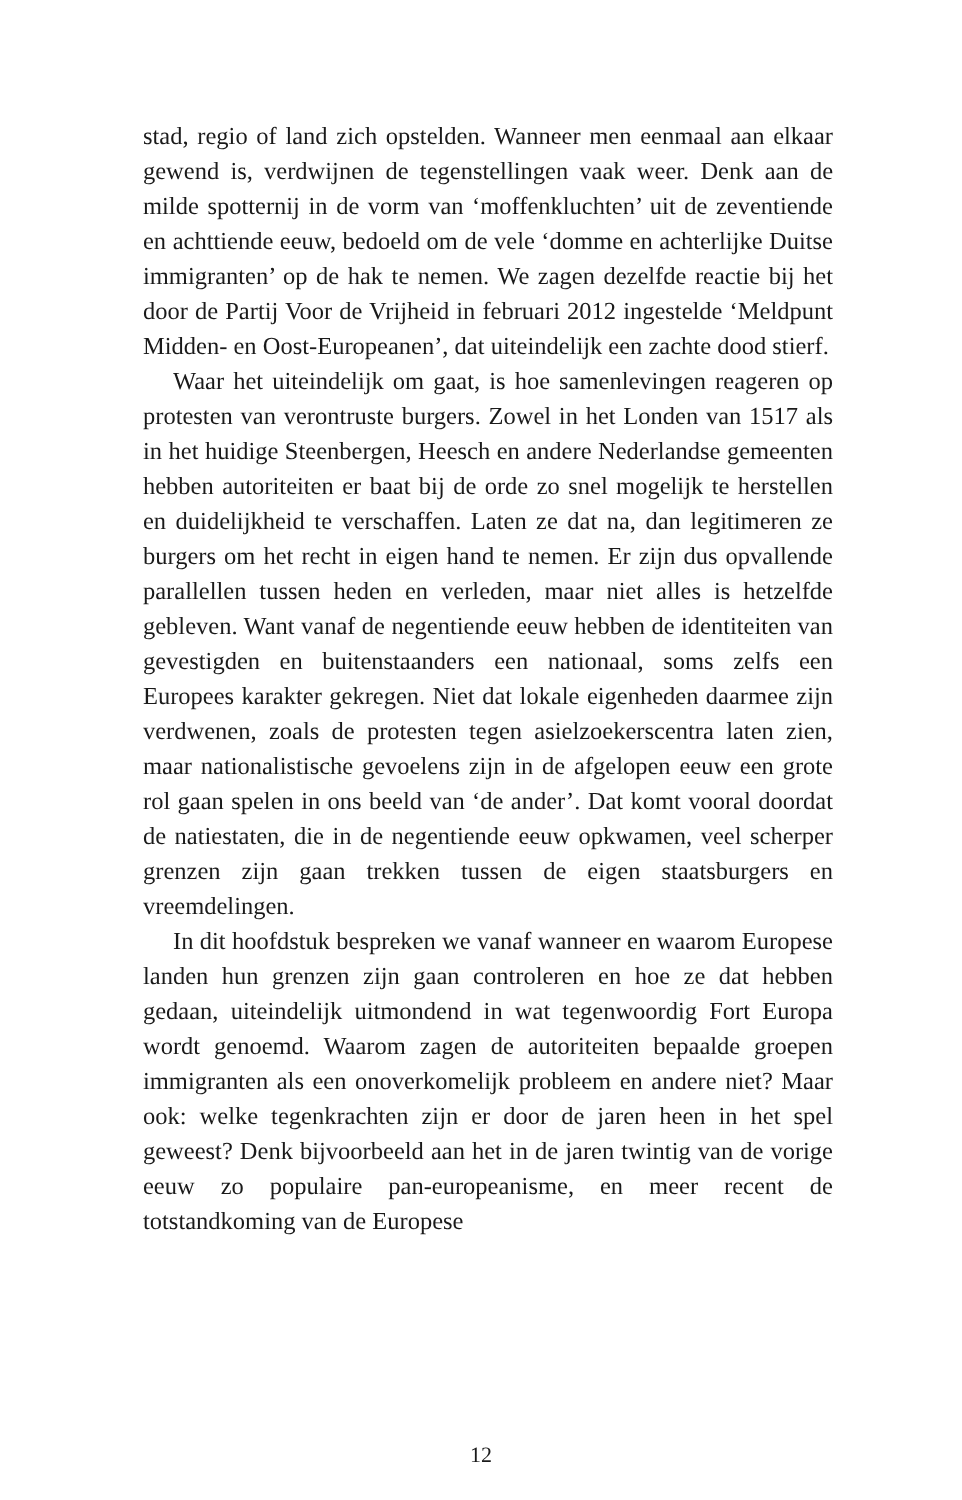stad, regio of land zich opstelden. Wanneer men eenmaal aan elkaar gewend is, verdwijnen de tegenstellingen vaak weer. Denk aan de milde spotternij in de vorm van ‘moffenkluchten’ uit de zeventiende en achttiende eeuw, bedoeld om de vele ‘domme en achterlijke Duitse immigranten’ op de hak te nemen. We zagen dezelfde reactie bij het door de Partij Voor de Vrijheid in februari 2012 ingestelde ‘Meldpunt Midden- en Oost-Europeanen’, dat uiteindelijk een zachte dood stierf.
Waar het uiteindelijk om gaat, is hoe samenlevingen reageren op protesten van verontruste burgers. Zowel in het Londen van 1517 als in het huidige Steenbergen, Heesch en andere Nederlandse gemeenten hebben autoriteiten er baat bij de orde zo snel mogelijk te herstellen en duidelijkheid te verschaffen. Laten ze dat na, dan legitimeren ze burgers om het recht in eigen hand te nemen. Er zijn dus opvallende parallellen tussen heden en verleden, maar niet alles is hetzelfde gebleven. Want vanaf de negentiende eeuw hebben de identiteiten van gevestigden en buitenstaanders een nationaal, soms zelfs een Europees karakter gekregen. Niet dat lokale eigenheden daarmee zijn verdwenen, zoals de protesten tegen asielzoekerscentra laten zien, maar nationalistische gevoelens zijn in de afgelopen eeuw een grote rol gaan spelen in ons beeld van ‘de ander’. Dat komt vooral doordat de natiestaten, die in de negentiende eeuw opkwamen, veel scherper grenzen zijn gaan trekken tussen de eigen staatsburgers en vreemdelingen.
In dit hoofdstuk bespreken we vanaf wanneer en waarom Europese landen hun grenzen zijn gaan controleren en hoe ze dat hebben gedaan, uiteindelijk uitmondend in wat tegenwoordig Fort Europa wordt genoemd. Waarom zagen de autoriteiten bepaalde groepen immigranten als een onoverkomelijk probleem en andere niet? Maar ook: welke tegenkrachten zijn er door de jaren heen in het spel geweest? Denk bijvoorbeeld aan het in de jaren twintig van de vorige eeuw zo populaire pan-europeanisme, en meer recent de totstandkoming van de Europese
12